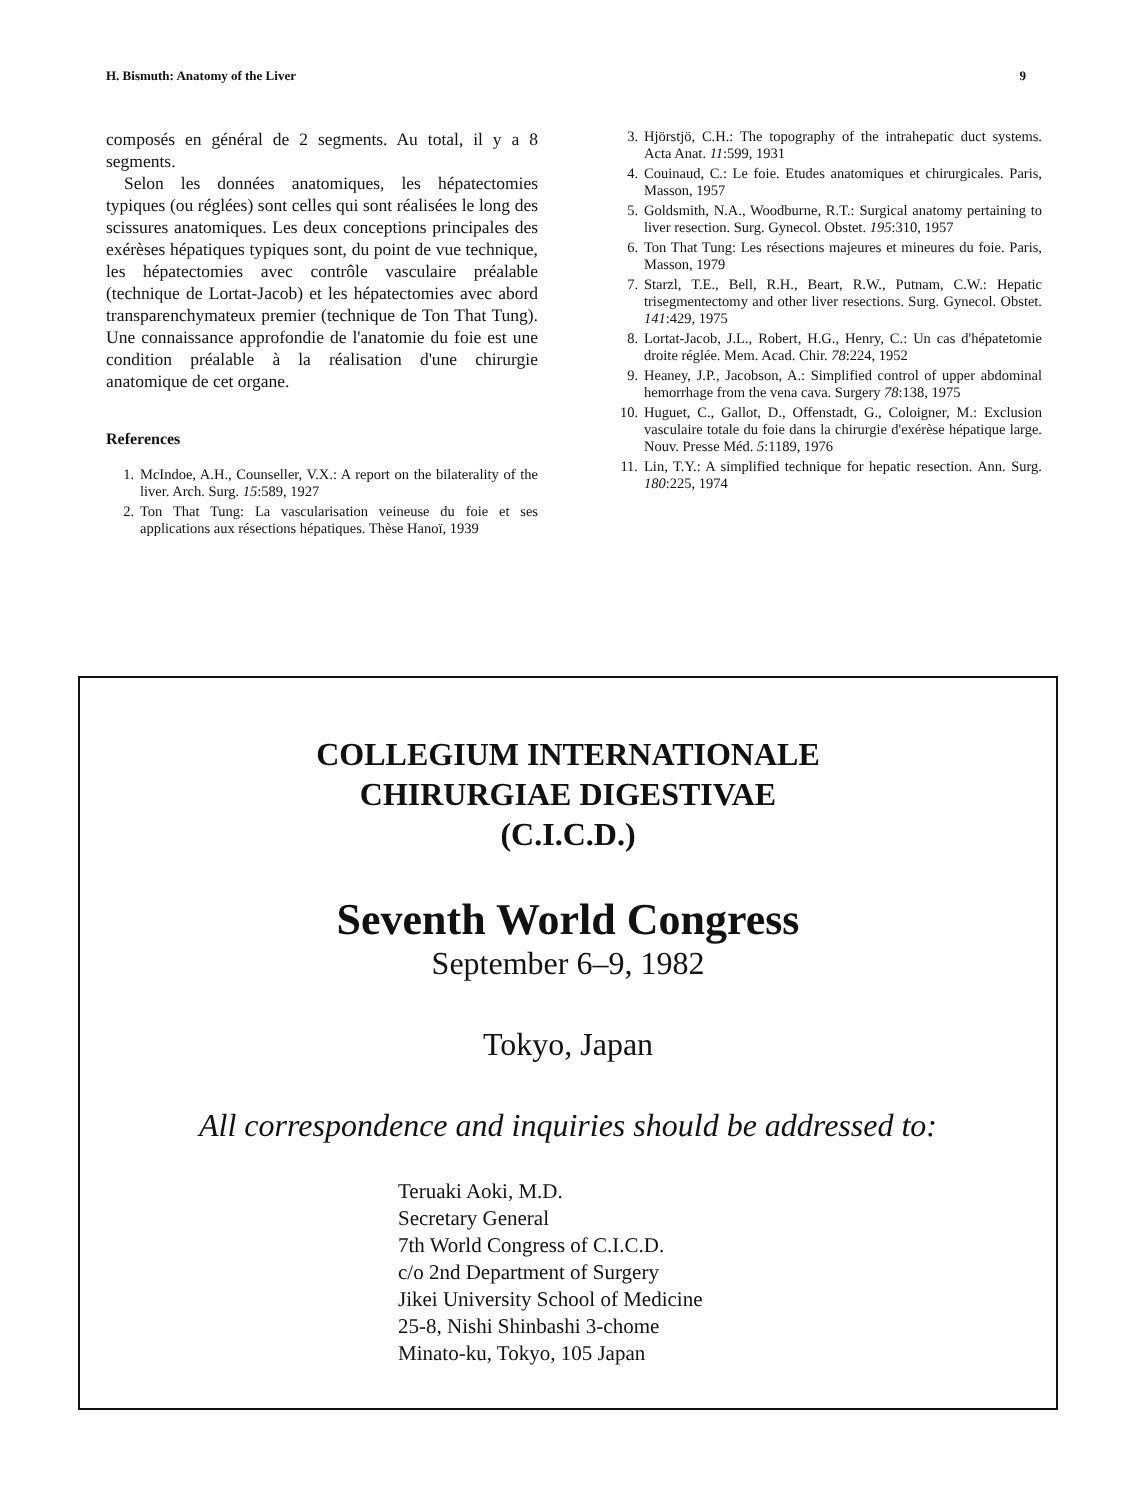H. Bismuth: Anatomy of the Liver 9
composés en général de 2 segments. Au total, il y a 8 segments.
Selon les données anatomiques, les hépatectomies typiques (ou réglées) sont celles qui sont réalisées le long des scissures anatomiques. Les deux conceptions principales des exérèses hépatiques typiques sont, du point de vue technique, les hépatectomies avec contrôle vasculaire préalable (technique de Lortat-Jacob) et les hépatectomies avec abord transparenchymateux premier (technique de Ton That Tung). Une connaissance approfondie de l'anatomie du foie est une condition préalable à la réalisation d'une chirurgie anatomique de cet organe.
References
1. McIndoe, A.H., Counseller, V.X.: A report on the bilaterality of the liver. Arch. Surg. 15:589, 1927
2. Ton That Tung: La vascularisation veineuse du foie et ses applications aux résections hépatiques. Thèse Hanoï, 1939
3. Hjörstjö, C.H.: The topography of the intrahepatic duct systems. Acta Anat. 11:599, 1931
4. Couinaud, C.: Le foie. Etudes anatomiques et chirurgicales. Paris, Masson, 1957
5. Goldsmith, N.A., Woodburne, R.T.: Surgical anatomy pertaining to liver resection. Surg. Gynecol. Obstet. 195:310, 1957
6. Ton That Tung: Les résections majeures et mineures du foie. Paris, Masson, 1979
7. Starzl, T.E., Bell, R.H., Beart, R.W., Putnam, C.W.: Hepatic trisegmentectomy and other liver resections. Surg. Gynecol. Obstet. 141:429, 1975
8. Lortat-Jacob, J.L., Robert, H.G., Henry, C.: Un cas d'hépatetomie droite réglée. Mem. Acad. Chir. 78:224, 1952
9. Heaney, J.P., Jacobson, A.: Simplified control of upper abdominal hemorrhage from the vena cava. Surgery 78:138, 1975
10. Huguet, C., Gallot, D., Offenstadt, G., Coloigner, M.: Exclusion vasculaire totale du foie dans la chirurgie d'exérèse hépatique large. Nouv. Presse Méd. 5:1189, 1976
11. Lin, T.Y.: A simplified technique for hepatic resection. Ann. Surg. 180:225, 1974
COLLEGIUM INTERNATIONALE
CHIRURGIAE DIGESTIVAE
(C.I.C.D.)
Seventh World Congress
September 6–9, 1982
Tokyo, Japan
All correspondence and inquiries should be addressed to:
Teruaki Aoki, M.D.
Secretary General
7th World Congress of C.I.C.D.
c/o 2nd Department of Surgery
Jikei University School of Medicine
25-8, Nishi Shinbashi 3-chome
Minato-ku, Tokyo, 105 Japan